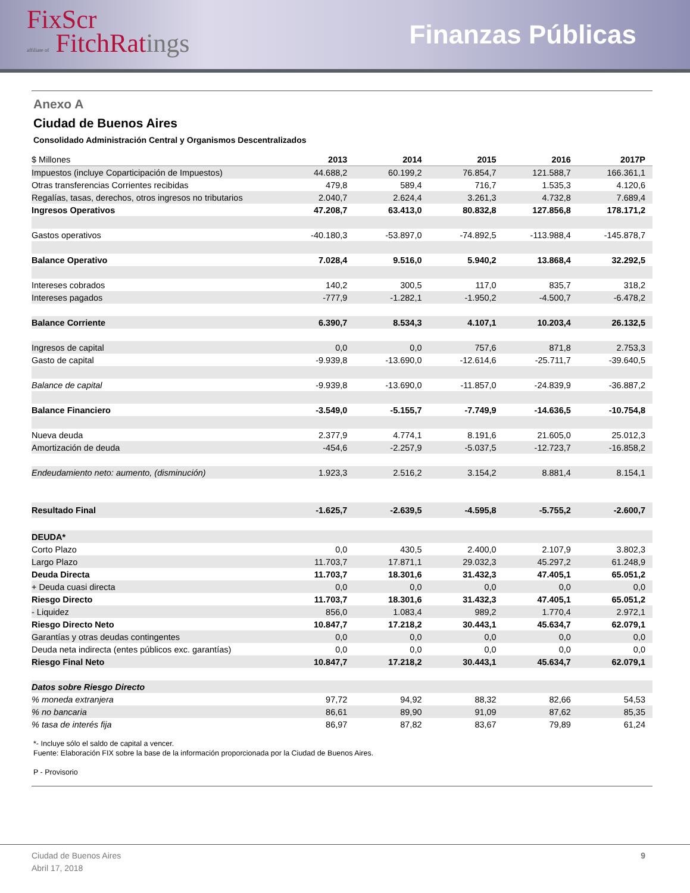FixScr
affiliate of FitchRatings
Finanzas Públicas
Anexo A
Ciudad de Buenos Aires
Consolidado Administración Central y Organismos Descentralizados
| $ Millones | 2013 | 2014 | 2015 | 2016 | 2017P |
| --- | --- | --- | --- | --- | --- |
| Impuestos (incluye Coparticipación de Impuestos) | 44.688,2 | 60.199,2 | 76.854,7 | 121.588,7 | 166.361,1 |
| Otras transferencias Corrientes recibidas | 479,8 | 589,4 | 716,7 | 1.535,3 | 4.120,6 |
| Regalías, tasas, derechos, otros ingresos no tributarios | 2.040,7 | 2.624,4 | 3.261,3 | 4.732,8 | 7.689,4 |
| Ingresos Operativos | 47.208,7 | 63.413,0 | 80.832,8 | 127.856,8 | 178.171,2 |
| Gastos operativos | -40.180,3 | -53.897,0 | -74.892,5 | -113.988,4 | -145.878,7 |
| Balance Operativo | 7.028,4 | 9.516,0 | 5.940,2 | 13.868,4 | 32.292,5 |
| Intereses cobrados | 140,2 | 300,5 | 117,0 | 835,7 | 318,2 |
| Intereses pagados | -777,9 | -1.282,1 | -1.950,2 | -4.500,7 | -6.478,2 |
| Balance Corriente | 6.390,7 | 8.534,3 | 4.107,1 | 10.203,4 | 26.132,5 |
| Ingresos de capital | 0,0 | 0,0 | 757,6 | 871,8 | 2.753,3 |
| Gasto de capital | -9.939,8 | -13.690,0 | -12.614,6 | -25.711,7 | -39.640,5 |
| Balance de capital | -9.939,8 | -13.690,0 | -11.857,0 | -24.839,9 | -36.887,2 |
| Balance Financiero | -3.549,0 | -5.155,7 | -7.749,9 | -14.636,5 | -10.754,8 |
| Nueva deuda | 2.377,9 | 4.774,1 | 8.191,6 | 21.605,0 | 25.012,3 |
| Amortización de deuda | -454,6 | -2.257,9 | -5.037,5 | -12.723,7 | -16.858,2 |
| Endeudamiento neto: aumento, (disminución) | 1.923,3 | 2.516,2 | 3.154,2 | 8.881,4 | 8.154,1 |
| Resultado Final | -1.625,7 | -2.639,5 | -4.595,8 | -5.755,2 | -2.600,7 |
| DEUDA* | | | | | |
| Corto Plazo | 0,0 | 430,5 | 2.400,0 | 2.107,9 | 3.802,3 |
| Largo Plazo | 11.703,7 | 17.871,1 | 29.032,3 | 45.297,2 | 61.248,9 |
| Deuda Directa | 11.703,7 | 18.301,6 | 31.432,3 | 47.405,1 | 65.051,2 |
| + Deuda cuasi directa | 0,0 | 0,0 | 0,0 | 0,0 | 0,0 |
| Riesgo Directo | 11.703,7 | 18.301,6 | 31.432,3 | 47.405,1 | 65.051,2 |
| - Liquidez | 856,0 | 1.083,4 | 989,2 | 1.770,4 | 2.972,1 |
| Riesgo Directo Neto | 10.847,7 | 17.218,2 | 30.443,1 | 45.634,7 | 62.079,1 |
| Garantías y otras deudas contingentes | 0,0 | 0,0 | 0,0 | 0,0 | 0,0 |
| Deuda neta indirecta (entes públicos exc. garantías) | 0,0 | 0,0 | 0,0 | 0,0 | 0,0 |
| Riesgo Final Neto | 10.847,7 | 17.218,2 | 30.443,1 | 45.634,7 | 62.079,1 |
| Datos sobre Riesgo Directo | | | | | |
| % moneda extranjera | 97,72 | 94,92 | 88,32 | 82,66 | 54,53 |
| % no bancaria | 86,61 | 89,90 | 91,09 | 87,62 | 85,35 |
| % tasa de interés fija | 86,97 | 87,82 | 83,67 | 79,89 | 61,24 |
*- Incluye sólo el saldo de capital a vencer.
Fuente: Elaboración FIX sobre la base de la información proporcionada por la Ciudad de Buenos Aires.
P - Provisorio
Ciudad de Buenos Aires
Abril 17, 2018
9